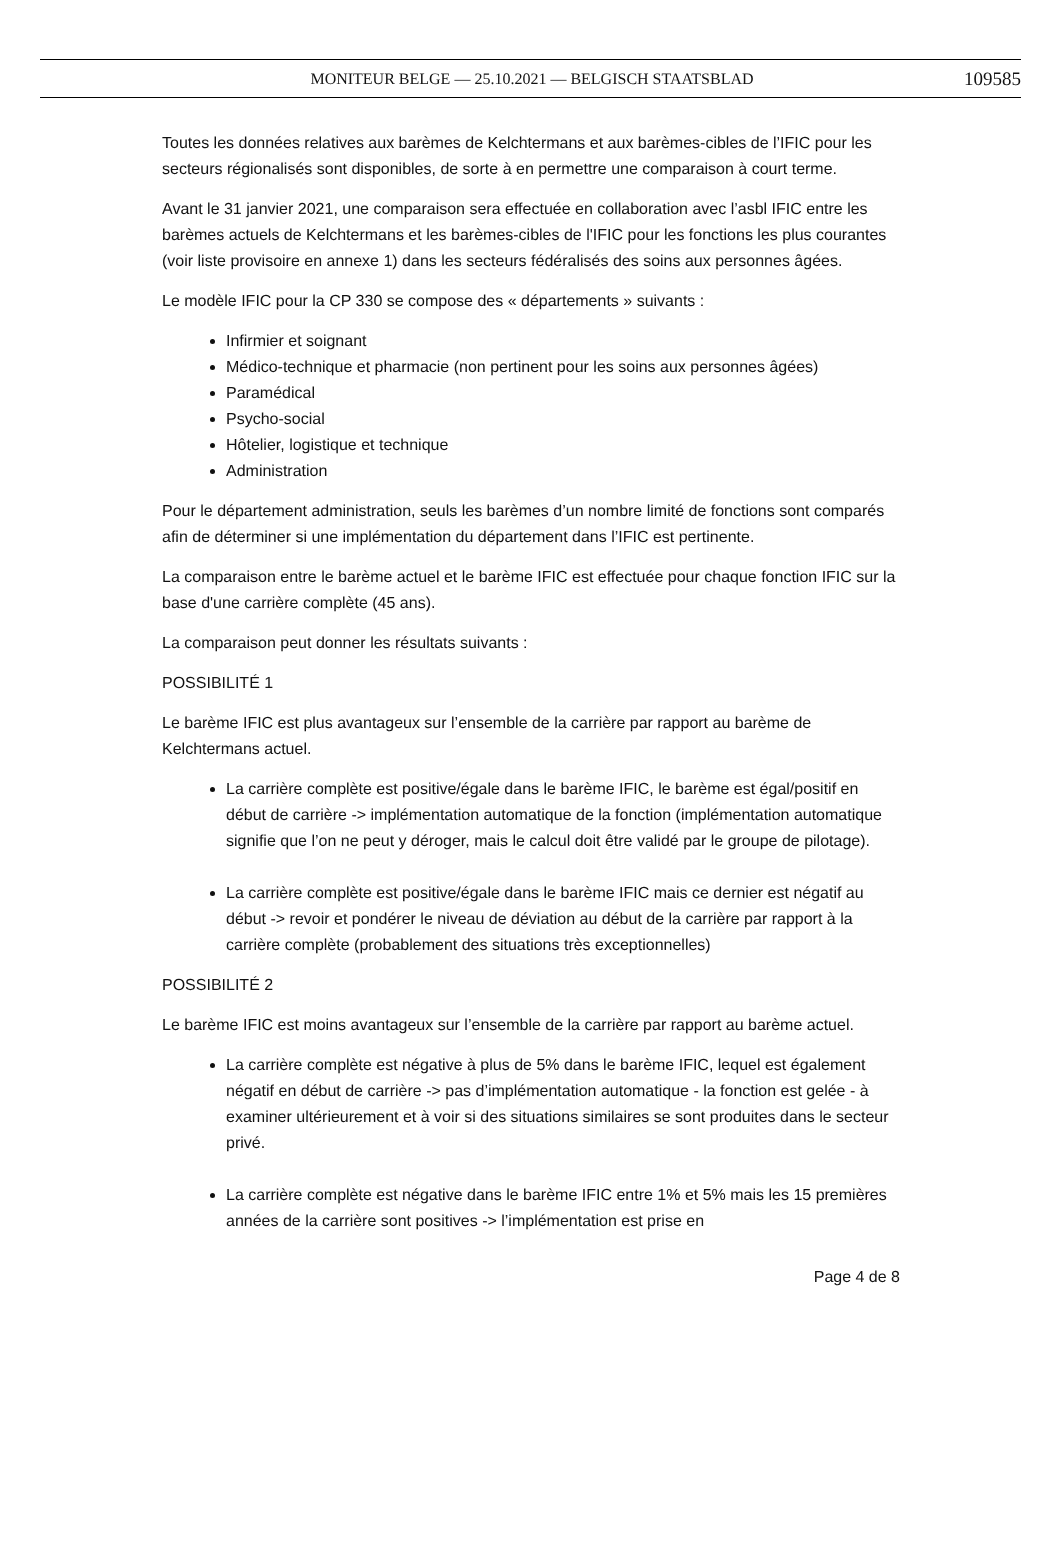MONITEUR BELGE — 25.10.2021 — BELGISCH STAATSBLAD 109585
Toutes les données relatives aux barèmes de Kelchtermans et aux barèmes-cibles de l’IFIC pour les secteurs régionalisés sont disponibles, de sorte à en permettre une comparaison à court terme.
Avant le 31 janvier 2021, une comparaison sera effectuée en collaboration avec l’asbl IFIC entre les barèmes actuels de Kelchtermans et les barèmes-cibles de l'IFIC pour les fonctions les plus courantes (voir liste provisoire en annexe 1) dans les secteurs fédéralisés des soins aux personnes âgées.
Le modèle IFIC pour la CP 330 se compose des « départements » suivants :
Infirmier et soignant
Médico-technique et pharmacie (non pertinent pour les soins aux personnes âgées)
Paramédical
Psycho-social
Hôtelier, logistique et technique
Administration
Pour le département administration, seuls les barèmes d’un nombre limité de fonctions sont comparés afin de déterminer si une implémentation du département dans l’IFIC est pertinente.
La comparaison entre le barème actuel et le barème IFIC est effectuée pour chaque fonction IFIC sur la base d'une carrière complète (45 ans).
La comparaison peut donner les résultats suivants :
POSSIBILITÉ 1
Le barème IFIC est plus avantageux sur l’ensemble de la carrière par rapport au barème de Kelchtermans actuel.
La carrière complète est positive/égale dans le barème IFIC, le barème est égal/positif en début de carrière -> implémentation automatique de la fonction (implémentation automatique signifie que l’on ne peut y déroger, mais le calcul doit être validé par le groupe de pilotage).
La carrière complète est positive/égale dans le barème IFIC mais ce dernier est négatif au début -> revoir et pondérer le niveau de déviation au début de la carrière par rapport à la carrière complète (probablement des situations très exceptionnelles)
POSSIBILITÉ 2
Le barème IFIC est moins avantageux sur l’ensemble de la carrière par rapport au barème actuel.
La carrière complète est négative à plus de 5% dans le barème IFIC, lequel est également négatif en début de carrière -> pas d’implémentation automatique - la fonction est gelée - à examiner ultérieurement et à voir si des situations similaires se sont produites dans le secteur privé.
La carrière complète est négative dans le barème IFIC entre 1% et 5% mais les 15 premières années de la carrière sont positives -> l’implémentation est prise en
Page 4 de 8